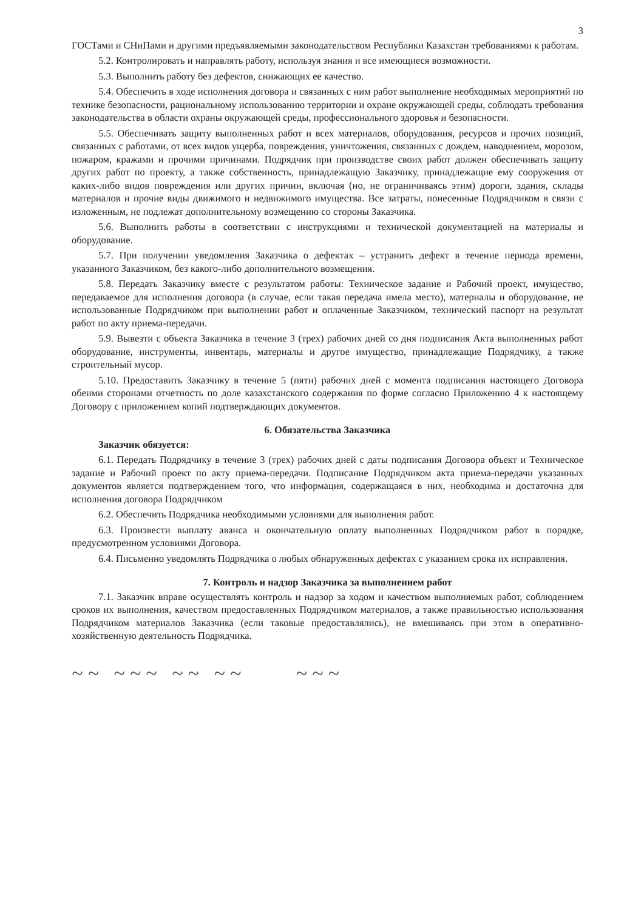3
ГОСТами и СНиПами и другими предъявляемыми законодательством Республики Казахстан требованиями к работам.
5.2. Контролировать и направлять работу, используя знания и все имеющиеся возможности.
5.3. Выполнить работу без дефектов, снижающих ее качество.
5.4. Обеспечить в ходе исполнения договора и связанных с ним работ выполнение необходимых мероприятий по технике безопасности, рациональному использованию территории и охране окружающей среды, соблюдать требования законодательства в области охраны окружающей среды, профессионального здоровья и безопасности.
5.5. Обеспечивать защиту выполненных работ и всех материалов, оборудования, ресурсов и прочих позиций, связанных с работами, от всех видов ущерба, повреждения, уничтожения, связанных с дождем, наводнением, морозом, пожаром, кражами и прочими причинами. Подрядчик при производстве своих работ должен обеспечивать защиту других работ по проекту, а также собственность, принадлежащую Заказчику, принадлежащие ему сооружения от каких-либо видов повреждения или других причин, включая (но, не ограничиваясь этим) дороги, здания, склады материалов и прочие виды движимого и недвижимого имущества. Все затраты, понесенные Подрядчиком в связи с изложенным, не подлежат дополнительному возмещению со стороны Заказчика.
5.6. Выполнить работы в соответствии с инструкциями и технической документацией на материалы и оборудование.
5.7. При получении уведомления Заказчика о дефектах – устранить дефект в течение периода времени, указанного Заказчиком, без какого-либо дополнительного возмещения.
5.8. Передать Заказчику вместе с результатом работы: Техническое задание и Рабочий проект, имущество, передаваемое для исполнения договора (в случае, если такая передача имела место), материалы и оборудование, не использованные Подрядчиком при выполнении работ и оплаченные Заказчиком, технический паспорт на результат работ по акту приема-передачи.
5.9. Вывезти с объекта Заказчика в течение 3 (трех) рабочих дней со дня подписания Акта выполненных работ оборудование, инструменты, инвентарь, материалы и другое имущество, принадлежащие Подрядчику, а также строительный мусор.
5.10. Предоставить Заказчику в течение 5 (пяти) рабочих дней с момента подписания настоящего Договора обеими сторонами отчетность по доле казахстанского содержания по форме согласно Приложению 4 к настоящему Договору с приложением копий подтверждающих документов.
6. Обязательства Заказчика
Заказчик обязуется:
6.1. Передать Подрядчику в течение 3 (трех) рабочих дней с даты подписания Договора объект и Техническое задание и Рабочий проект по акту приема-передачи. Подписание Подрядчиком акта приема-передачи указанных документов является подтверждением того, что информация, содержащаяся в них, необходима и достаточна для исполнения договора Подрядчиком
6.2. Обеспечить Подрядчика необходимыми условиями для выполнения работ.
6.3. Произвести выплату аванса и окончательную оплату выполненных Подрядчиком работ в порядке, предусмотренном условиями Договора.
6.4. Письменно уведомлять Подрядчика о любых обнаруженных дефектах с указанием срока их исправления.
7. Контроль и надзор Заказчика за выполнением работ
7.1. Заказчик вправе осуществлять контроль и надзор за ходом и качеством выполняемых работ, соблюдением сроков их выполнения, качеством предоставленных Подрядчиком материалов, а также правильностью использования Подрядчиком материалов Заказчика (если таковые предоставлялись), не вмешиваясь при этом в оперативно-хозяйственную деятельность Подрядчика.
~~ ~~~ ~~ ~~ ~~~